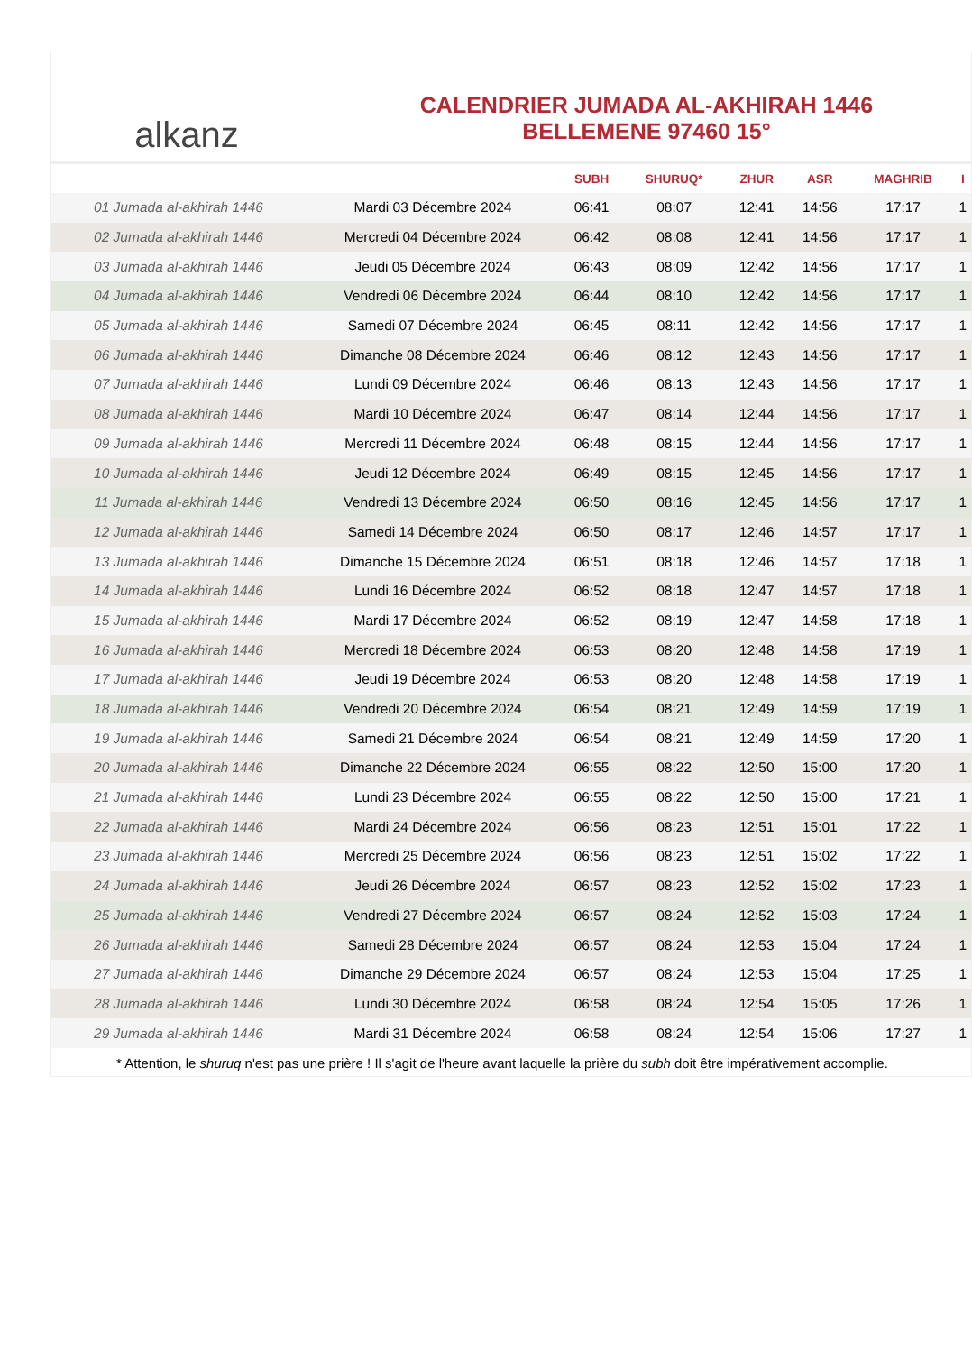alkanz
CALENDRIER JUMADA AL-AKHIRAH 1446
BELLEMENE 97460 15°
| | | SUBH | SHURUQ* | ZHUR | ASR | MAGHRIB | I |
| --- | --- | --- | --- | --- | --- | --- | --- |
| 01 Jumada al-akhirah 1446 | Mardi 03 Décembre 2024 | 06:41 | 08:07 | 12:41 | 14:56 | 17:17 | 1 |
| 02 Jumada al-akhirah 1446 | Mercredi 04 Décembre 2024 | 06:42 | 08:08 | 12:41 | 14:56 | 17:17 | 1 |
| 03 Jumada al-akhirah 1446 | Jeudi 05 Décembre 2024 | 06:43 | 08:09 | 12:42 | 14:56 | 17:17 | 1 |
| 04 Jumada al-akhirah 1446 | Vendredi 06 Décembre 2024 | 06:44 | 08:10 | 12:42 | 14:56 | 17:17 | 1 |
| 05 Jumada al-akhirah 1446 | Samedi 07 Décembre 2024 | 06:45 | 08:11 | 12:42 | 14:56 | 17:17 | 1 |
| 06 Jumada al-akhirah 1446 | Dimanche 08 Décembre 2024 | 06:46 | 08:12 | 12:43 | 14:56 | 17:17 | 1 |
| 07 Jumada al-akhirah 1446 | Lundi 09 Décembre 2024 | 06:46 | 08:13 | 12:43 | 14:56 | 17:17 | 1 |
| 08 Jumada al-akhirah 1446 | Mardi 10 Décembre 2024 | 06:47 | 08:14 | 12:44 | 14:56 | 17:17 | 1 |
| 09 Jumada al-akhirah 1446 | Mercredi 11 Décembre 2024 | 06:48 | 08:15 | 12:44 | 14:56 | 17:17 | 1 |
| 10 Jumada al-akhirah 1446 | Jeudi 12 Décembre 2024 | 06:49 | 08:15 | 12:45 | 14:56 | 17:17 | 1 |
| 11 Jumada al-akhirah 1446 | Vendredi 13 Décembre 2024 | 06:50 | 08:16 | 12:45 | 14:56 | 17:17 | 1 |
| 12 Jumada al-akhirah 1446 | Samedi 14 Décembre 2024 | 06:50 | 08:17 | 12:46 | 14:57 | 17:17 | 1 |
| 13 Jumada al-akhirah 1446 | Dimanche 15 Décembre 2024 | 06:51 | 08:18 | 12:46 | 14:57 | 17:18 | 1 |
| 14 Jumada al-akhirah 1446 | Lundi 16 Décembre 2024 | 06:52 | 08:18 | 12:47 | 14:57 | 17:18 | 1 |
| 15 Jumada al-akhirah 1446 | Mardi 17 Décembre 2024 | 06:52 | 08:19 | 12:47 | 14:58 | 17:18 | 1 |
| 16 Jumada al-akhirah 1446 | Mercredi 18 Décembre 2024 | 06:53 | 08:20 | 12:48 | 14:58 | 17:19 | 1 |
| 17 Jumada al-akhirah 1446 | Jeudi 19 Décembre 2024 | 06:53 | 08:20 | 12:48 | 14:58 | 17:19 | 1 |
| 18 Jumada al-akhirah 1446 | Vendredi 20 Décembre 2024 | 06:54 | 08:21 | 12:49 | 14:59 | 17:19 | 1 |
| 19 Jumada al-akhirah 1446 | Samedi 21 Décembre 2024 | 06:54 | 08:21 | 12:49 | 14:59 | 17:20 | 1 |
| 20 Jumada al-akhirah 1446 | Dimanche 22 Décembre 2024 | 06:55 | 08:22 | 12:50 | 15:00 | 17:20 | 1 |
| 21 Jumada al-akhirah 1446 | Lundi 23 Décembre 2024 | 06:55 | 08:22 | 12:50 | 15:00 | 17:21 | 1 |
| 22 Jumada al-akhirah 1446 | Mardi 24 Décembre 2024 | 06:56 | 08:23 | 12:51 | 15:01 | 17:22 | 1 |
| 23 Jumada al-akhirah 1446 | Mercredi 25 Décembre 2024 | 06:56 | 08:23 | 12:51 | 15:02 | 17:22 | 1 |
| 24 Jumada al-akhirah 1446 | Jeudi 26 Décembre 2024 | 06:57 | 08:23 | 12:52 | 15:02 | 17:23 | 1 |
| 25 Jumada al-akhirah 1446 | Vendredi 27 Décembre 2024 | 06:57 | 08:24 | 12:52 | 15:03 | 17:24 | 1 |
| 26 Jumada al-akhirah 1446 | Samedi 28 Décembre 2024 | 06:57 | 08:24 | 12:53 | 15:04 | 17:24 | 1 |
| 27 Jumada al-akhirah 1446 | Dimanche 29 Décembre 2024 | 06:57 | 08:24 | 12:53 | 15:04 | 17:25 | 1 |
| 28 Jumada al-akhirah 1446 | Lundi 30 Décembre 2024 | 06:58 | 08:24 | 12:54 | 15:05 | 17:26 | 1 |
| 29 Jumada al-akhirah 1446 | Mardi 31 Décembre 2024 | 06:58 | 08:24 | 12:54 | 15:06 | 17:27 | 1 |
* Attention, le shuruq n'est pas une prière ! Il s'agit de l'heure avant laquelle la prière du subh doit être impérativement accomplie.